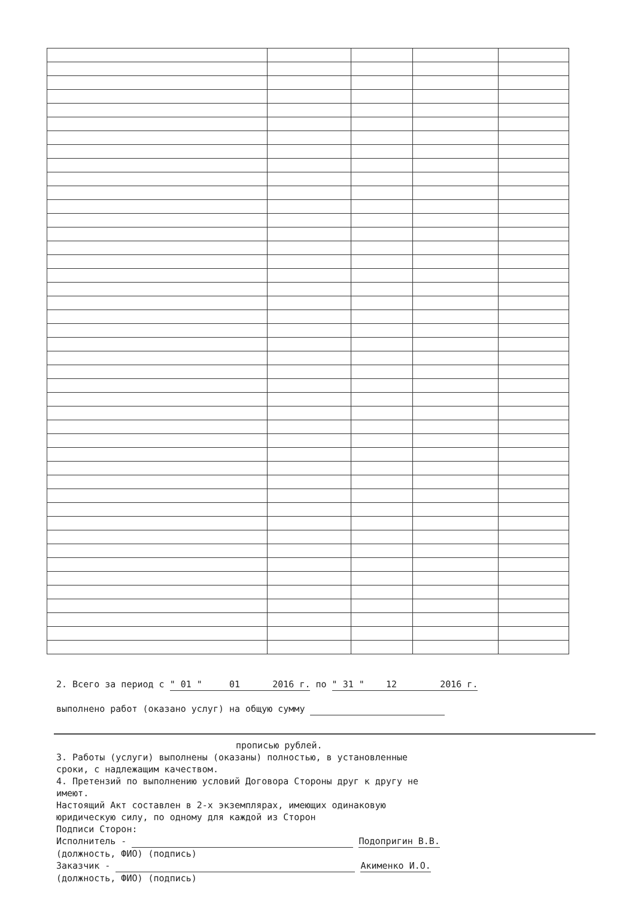2. Всего за период с " 01 " 01 2016 г. по " 31 " 12 2016 г.
выполнено работ (оказано услуг) на общую сумму
прописью рублей.
3. Работы (услуги) выполнены (оказаны) полностью, в установленные
сроки, с надлежащим качеством.
4. Претензий по выполнению условий Договора Стороны друг к другу не
имеют.
Настоящий Акт составлен в 2-х экземплярах, имеющих одинаковую
юридическую силу, по одному для каждой из Сторон
Подписи Сторон:
Исполнитель - Подопригин В.В.
(должность, ФИО) (подпись)
Заказчик - Акименко И.О.
(должность, ФИО) (подпись)